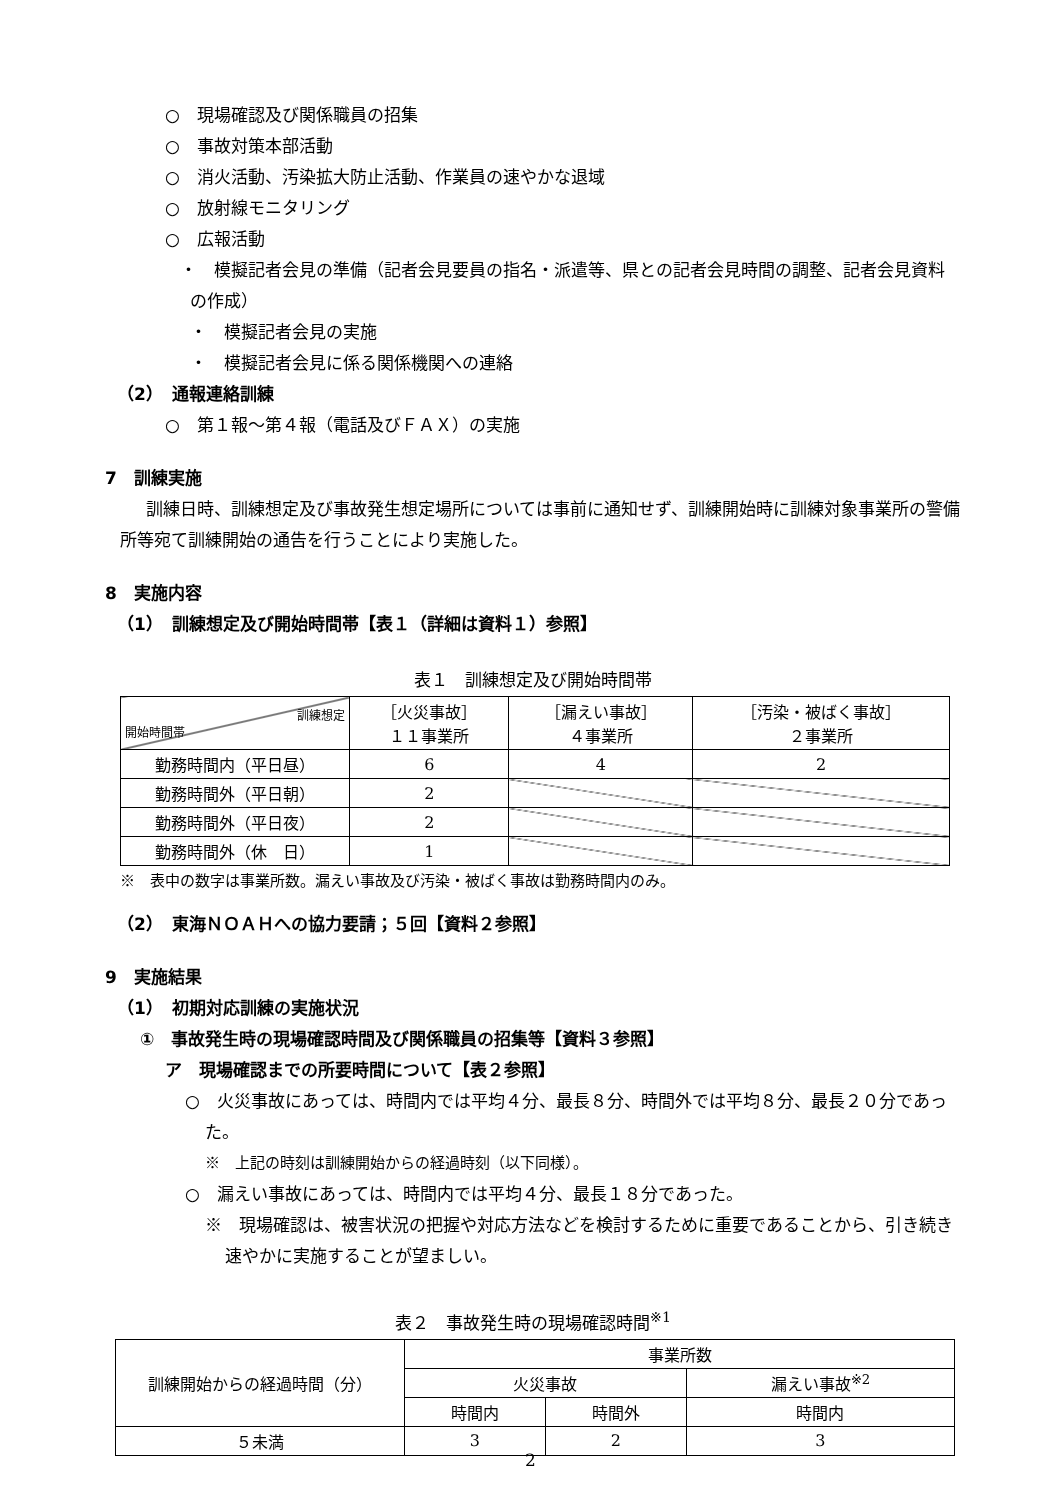○　現場確認及び関係職員の招集
○　事故対策本部活動
○　消火活動、汚染拡大防止活動、作業員の速やかな退域
○　放射線モニタリング
○　広報活動
・　模擬記者会見の準備（記者会見要員の指名・派遣等、県との記者会見時間の調整、記者会見資料の作成）
・　模擬記者会見の実施
・　模擬記者会見に係る関係機関への連絡
（2）　通報連絡訓練
○　第１報～第４報（電話及びＦＡＸ）の実施
7　訓練実施
訓練日時、訓練想定及び事故発生想定場所については事前に通知せず、訓練開始時に訓練対象事業所の警備所等宛て訓練開始の通告を行うことにより実施した。
8　実施内容
（1）　訓練想定及び開始時間帯【表１（詳細は資料１）参照】
表１　訓練想定及び開始時間帯
| 訓練想定 開始時間帯 | ［火災事故］ １１事業所 | ［漏えい事故］ ４事業所 | ［汚染・被ばく事故］ ２事業所 |
| 勤務時間内（平日昼） | 6 | 4 | 2 |
| 勤務時間外（平日朝） | 2 | | |
| 勤務時間外（平日夜） | 2 | | |
| 勤務時間外（休 日） | 1 | | |
※　表中の数字は事業所数。漏えい事故及び汚染・被ばく事故は勤務時間内のみ。
（2）　東海ＮＯＡＨへの協力要請；５回【資料２参照】
9　実施結果
（1）　初期対応訓練の実施状況
①　事故発生時の現場確認時間及び関係職員の招集等【資料３参照】
ア　現場確認までの所要時間について【表２参照】
○　火災事故にあっては、時間内では平均４分、最長８分、時間外では平均８分、最長２０分であった。
※　上記の時刻は訓練開始からの経過時刻（以下同様）。
○　漏えい事故にあっては、時間内では平均４分、最長１８分であった。
※　現場確認は、被害状況の把握や対応方法などを検討するために重要であることから、引き続き速やかに実施することが望ましい。
表２　事故発生時の現場確認時間<sup>※1</sup>
| 訓練開始からの経過時間（分） | 事業所数 | | |
| --- | --- | --- | --- |
| | 火災事故 | | 漏えい事故<sup>※2</sup> |
| | 時間内 | 時間外 | 時間内 |
| ５未満 | 3 | 2 | 3 |
2